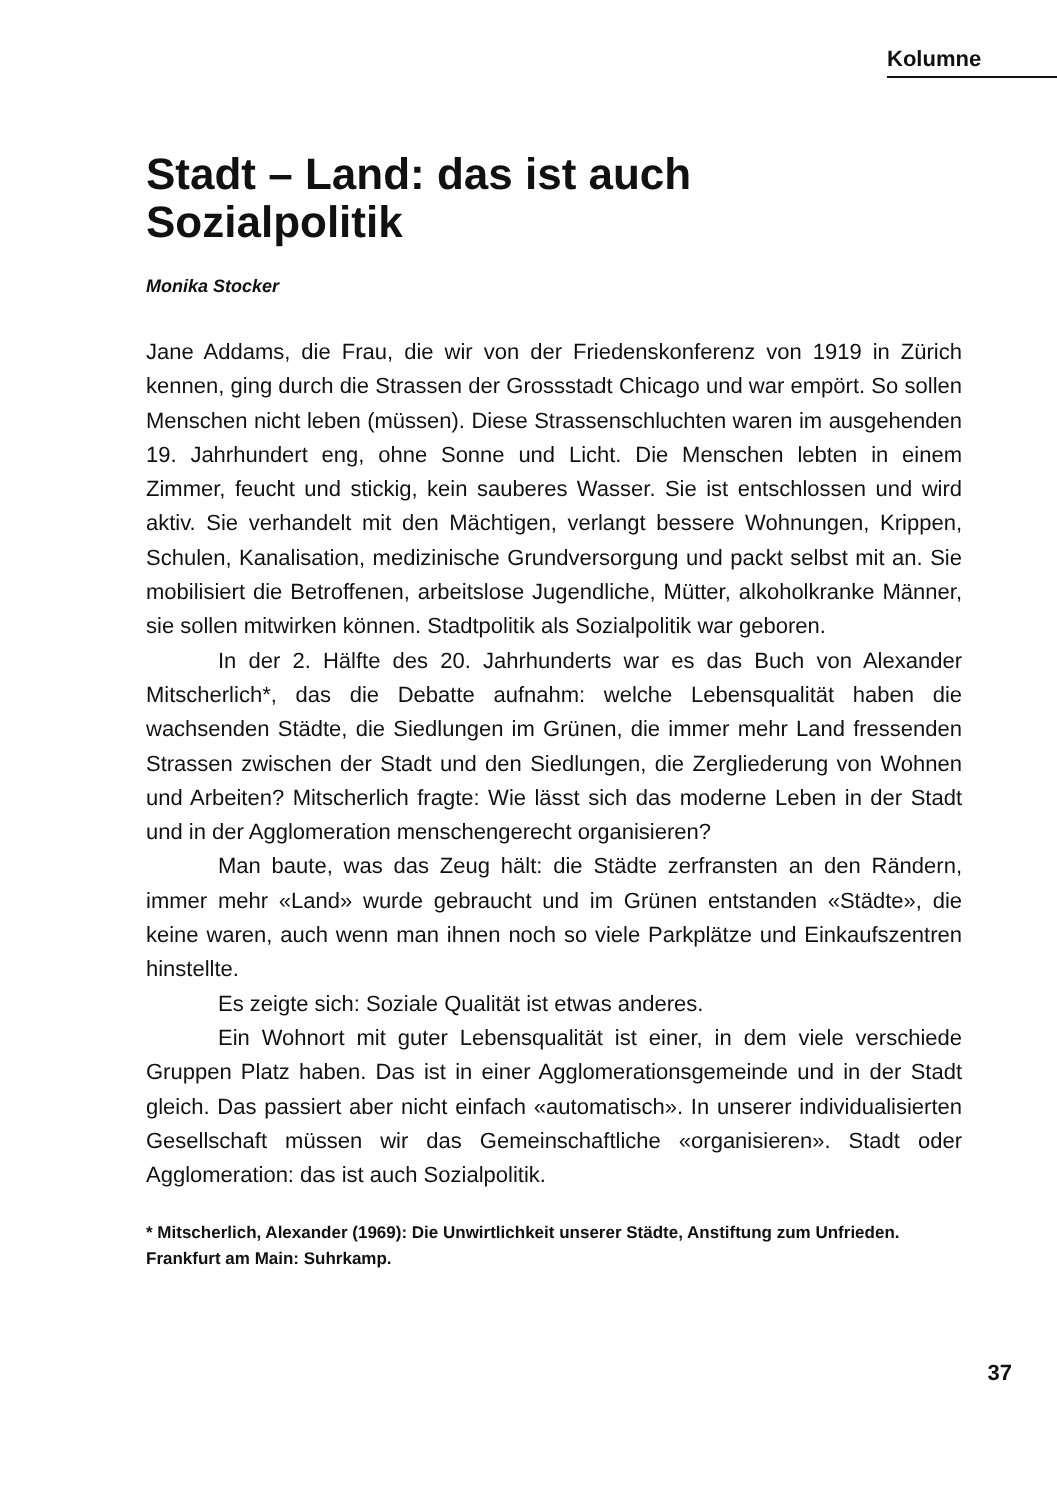Kolumne
Stadt – Land: das ist auch
Sozialpolitik
Monika Stocker
Jane Addams, die Frau, die wir von der Friedenskonferenz von 1919 in Zürich kennen, ging durch die Strassen der Grossstadt Chicago und war empört. So sollen Menschen nicht leben (müssen). Diese Strassenschluchten waren im ausgehenden 19. Jahrhundert eng, ohne Sonne und Licht. Die Menschen lebten in einem Zimmer, feucht und stickig, kein sauberes Wasser. Sie ist entschlossen und wird aktiv. Sie verhandelt mit den Mächtigen, verlangt bessere Wohnungen, Krippen, Schulen, Kanalisation, medizinische Grundversorgung und packt selbst mit an. Sie mobilisiert die Betroffenen, arbeitslose Jugendliche, Mütter, alkoholkranke Männer, sie sollen mitwirken können. Stadtpolitik als Sozialpolitik war geboren.
In der 2. Hälfte des 20. Jahrhunderts war es das Buch von Alexander Mitscherlich*, das die Debatte aufnahm: welche Lebensqualität haben die wachsenden Städte, die Siedlungen im Grünen, die immer mehr Land fressenden Strassen zwischen der Stadt und den Siedlungen, die Zergliederung von Wohnen und Arbeiten? Mitscherlich fragte: Wie lässt sich das moderne Leben in der Stadt und in der Agglomeration menschengerecht organisieren?
Man baute, was das Zeug hält: die Städte zerfransten an den Rändern, immer mehr «Land» wurde gebraucht und im Grünen entstanden «Städte», die keine waren, auch wenn man ihnen noch so viele Parkplätze und Einkaufszentren hinstellte.
Es zeigte sich: Soziale Qualität ist etwas anderes.
Ein Wohnort mit guter Lebensqualität ist einer, in dem viele verschiede Gruppen Platz haben. Das ist in einer Agglomerationsgemeinde und in der Stadt gleich. Das passiert aber nicht einfach «automatisch». In unserer individualisierten Gesellschaft müssen wir das Gemeinschaftliche «organisieren». Stadt oder Agglomeration: das ist auch Sozialpolitik.
* Mitscherlich, Alexander (1969): Die Unwirtlichkeit unserer Städte, Anstiftung zum Unfrieden. Frankfurt am Main: Suhrkamp.
37